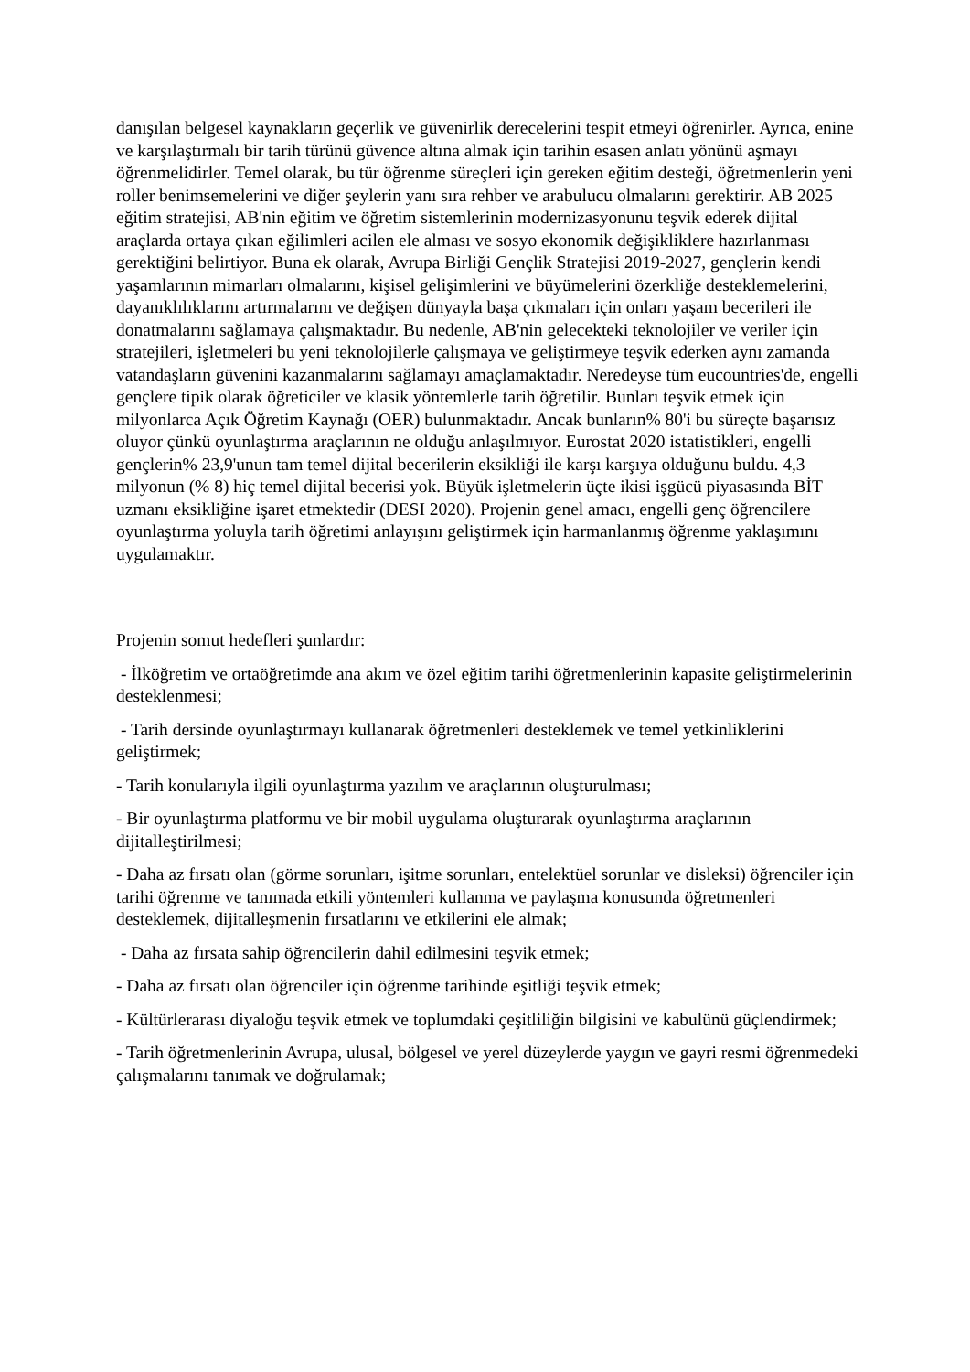danışılan belgesel kaynakların geçerlik ve güvenirlik derecelerini tespit etmeyi öğrenirler. Ayrıca, enine ve karşılaştırmalı bir tarih türünü güvence altına almak için tarihin esasen anlatı yönünü aşmayı öğrenmelidirler. Temel olarak, bu tür öğrenme süreçleri için gereken eğitim desteği, öğretmenlerin yeni roller benimsemelerini ve diğer şeylerin yanı sıra rehber ve arabulucu olmalarını gerektirir. AB 2025 eğitim stratejisi, AB'nin eğitim ve öğretim sistemlerinin modernizasyonunu teşvik ederek dijital araçlarda ortaya çıkan eğilimleri acilen ele alması ve sosyo ekonomik değişikliklere hazırlanması gerektiğini belirtiyor. Buna ek olarak, Avrupa Birliği Gençlik Stratejisi 2019-2027, gençlerin kendi yaşamlarının mimarları olmalarını, kişisel gelişimlerini ve büyümelerini özerkliğe desteklemelerini, dayanıklılıklarını artırmalarını ve değişen dünyayla başa çıkmaları için onları yaşam becerileri ile donatmalarını sağlamaya çalışmaktadır. Bu nedenle, AB'nin gelecekteki teknolojiler ve veriler için stratejileri, işletmeleri bu yeni teknolojilerle çalışmaya ve geliştirmeye teşvik ederken aynı zamanda vatandaşların güvenini kazanmalarını sağlamayı amaçlamaktadır. Neredeyse tüm eucountries'de, engelli gençlere tipik olarak öğreticiler ve klasik yöntemlerle tarih öğretilir. Bunları teşvik etmek için milyonlarca Açık Öğretim Kaynağı (OER) bulunmaktadır. Ancak bunların% 80'i bu süreçte başarısız oluyor çünkü oyunlaştırma araçlarının ne olduğu anlaşılmıyor. Eurostat 2020 istatistikleri, engelli gençlerin% 23,9'unun tam temel dijital becerilerin eksikliği ile karşı karşıya olduğunu buldu. 4,3 milyonun (% 8) hiç temel dijital becerisi yok. Büyük işletmelerin üçte ikisi işgücü piyasasında BİT uzmanı eksikliğine işaret etmektedir (DESI 2020). Projenin genel amacı, engelli genç öğrencilere oyunlaştırma yoluyla tarih öğretimi anlayışını geliştirmek için harmanlanmış öğrenme yaklaşımını uygulamaktır.
Projenin somut hedefleri şunlardır:
- İlköğretim ve ortaöğretimde ana akım ve özel eğitim tarihi öğretmenlerinin kapasite geliştirmelerinin desteklenmesi;
- Tarih dersinde oyunlaştırmayı kullanarak öğretmenleri desteklemek ve temel yetkinliklerini geliştirmek;
- Tarih konularıyla ilgili oyunlaştırma yazılım ve araçlarının oluşturulması;
- Bir oyunlaştırma platformu ve bir mobil uygulama oluşturarak oyunlaştırma araçlarının dijitalleştirilmesi;
- Daha az fırsatı olan (görme sorunları, işitme sorunları, entelektüel sorunlar ve disleksi) öğrenciler için tarihi öğrenme ve tanımada etkili yöntemleri kullanma ve paylaşma konusunda öğretmenleri desteklemek, dijitalleşmenin fırsatlarını ve etkilerini ele almak;
- Daha az fırsata sahip öğrencilerin dahil edilmesini teşvik etmek;
- Daha az fırsatı olan öğrenciler için öğrenme tarihinde eşitliği teşvik etmek;
- Kültürlerarası diyaloğu teşvik etmek ve toplumdaki çeşitliliğin bilgisini ve kabulünü güçlendirmek;
- Tarih öğretmenlerinin Avrupa, ulusal, bölgesel ve yerel düzeylerde yaygın ve gayri resmi öğrenmedeki çalışmalarını tanımak ve doğrulamak;